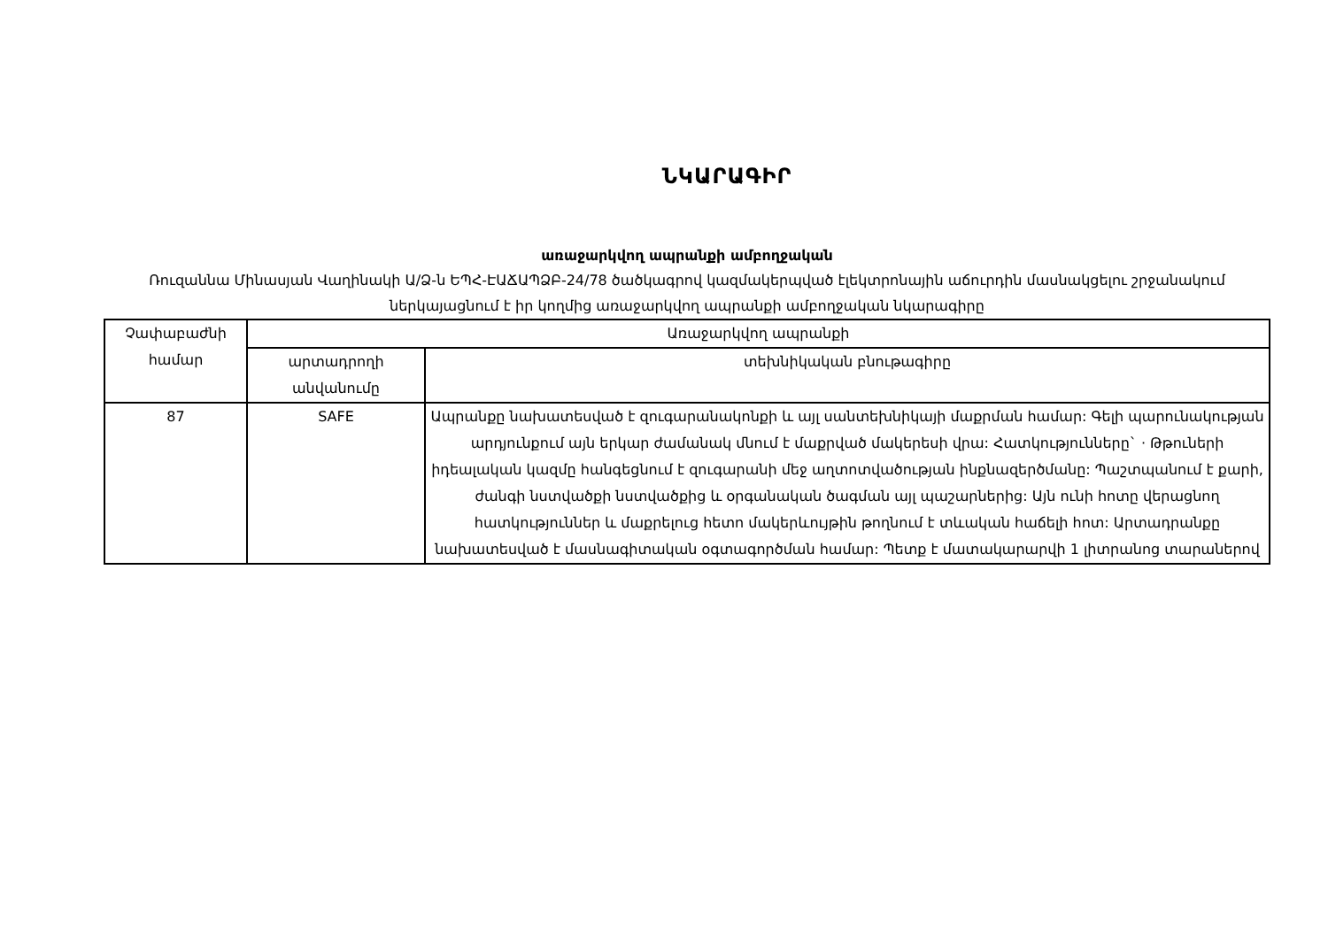ՆԿԱՐԱԳԻՐ
առաջարկվող ապրանքի ամբողջական
Ռուզաննա Մինասյան Վաղինակի Ա/Ձ-ն ԵՊՀ-ԷԱՃԱՊՁԲ-24/78 ծածկագրով կազմակերպված էլեկտրոնային աճուրդին մասնակցելու շրջանակում ներկայացնում է իր կողմից առաջարկվող ապրանքի ամբողջական նկարագիրը
| Չափաբաժնի համար | Առաջարկվող ապրանքի | |
| --- | --- | --- |
| | արտադրողի անվանումը | տեխնիկական բնութագիրը |
| 87 | SAFE | Ապրանքը նախատեսված է զուգարանակոնքի և այլ սանտեխնիկայի մաքրման համար: Գելի պարունակության արդյունքում այն երկար ժամանակ մնում է մաքրված մակերեսի վրա: Հատկությունները` · Թթուների իդեալական կազմը հանգեցնում է զուգարանի մեջ աղտոտվածության ինքնազերծմանը: Պաշտպանում է քարի, ժանգի նստվածքի նստվածքից և օրգանական ծագման այլ պաշարներից: Այն ունի հոտը վերացնող հատկություններ և մաքրելուց հետո մակերևույթին թողնում է տևական հաճելի հոտ: Արտադրանքը նախատեսված է մասնագիտական օգտագործման համար: Պետք է մատակարարվի 1 լիտրանոց տարաներով |